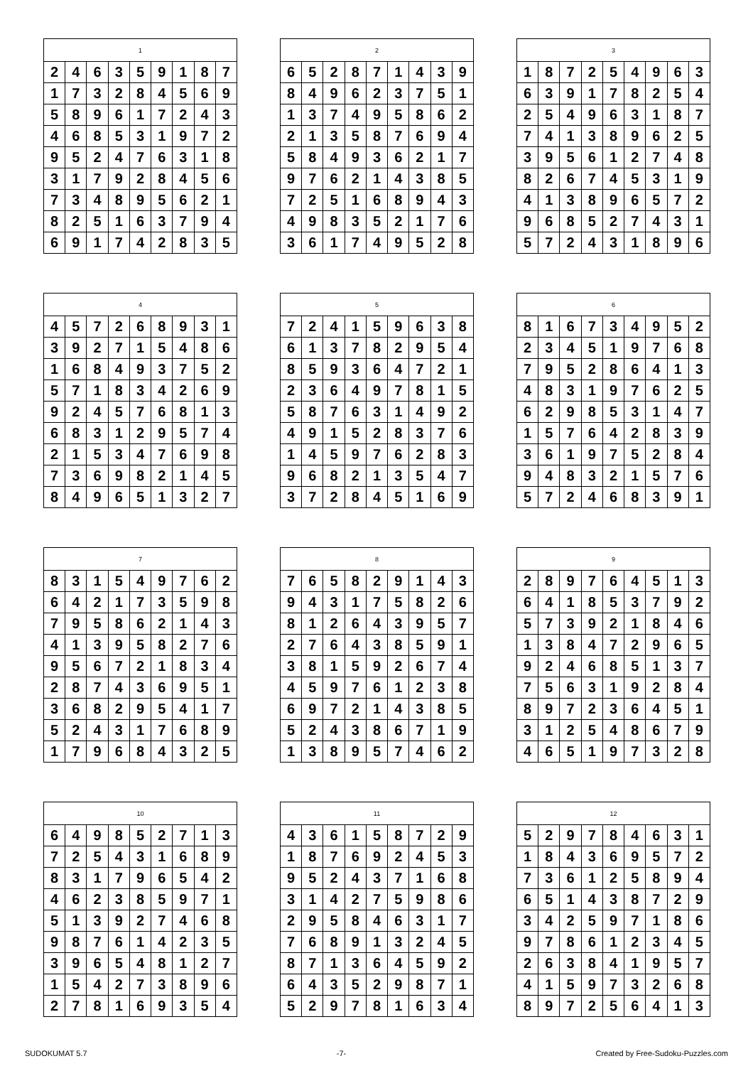| 1 | | | | | | | | |
| --- | --- | --- | --- | --- | --- | --- | --- | --- |
| 2 | 4 | 6 | 3 | 5 | 9 | 1 | 8 | 7 |
| 1 | 7 | 3 | 2 | 8 | 4 | 5 | 6 | 9 |
| 5 | 8 | 9 | 6 | 1 | 7 | 2 | 4 | 3 |
| 4 | 6 | 8 | 5 | 3 | 1 | 9 | 7 | 2 |
| 9 | 5 | 2 | 4 | 7 | 6 | 3 | 1 | 8 |
| 3 | 1 | 7 | 9 | 2 | 8 | 4 | 5 | 6 |
| 7 | 3 | 4 | 8 | 9 | 5 | 6 | 2 | 1 |
| 8 | 2 | 5 | 1 | 6 | 3 | 7 | 9 | 4 |
| 6 | 9 | 1 | 7 | 4 | 2 | 8 | 3 | 5 |
| 2 | | | | | | | | |
| --- | --- | --- | --- | --- | --- | --- | --- | --- |
| 6 | 5 | 2 | 8 | 7 | 1 | 4 | 3 | 9 |
| 8 | 4 | 9 | 6 | 2 | 3 | 7 | 5 | 1 |
| 1 | 3 | 7 | 4 | 9 | 5 | 8 | 6 | 2 |
| 2 | 1 | 3 | 5 | 8 | 7 | 6 | 9 | 4 |
| 5 | 8 | 4 | 9 | 3 | 6 | 2 | 1 | 7 |
| 9 | 7 | 6 | 2 | 1 | 4 | 3 | 8 | 5 |
| 7 | 2 | 5 | 1 | 6 | 8 | 9 | 4 | 3 |
| 4 | 9 | 8 | 3 | 5 | 2 | 1 | 7 | 6 |
| 3 | 6 | 1 | 7 | 4 | 9 | 5 | 2 | 8 |
| 3 | | | | | | | | |
| --- | --- | --- | --- | --- | --- | --- | --- | --- |
| 1 | 8 | 7 | 2 | 5 | 4 | 9 | 6 | 3 |
| 6 | 3 | 9 | 1 | 7 | 8 | 2 | 5 | 4 |
| 2 | 5 | 4 | 9 | 6 | 3 | 1 | 8 | 7 |
| 7 | 4 | 1 | 3 | 8 | 9 | 6 | 2 | 5 |
| 3 | 9 | 5 | 6 | 1 | 2 | 7 | 4 | 8 |
| 8 | 2 | 6 | 7 | 4 | 5 | 3 | 1 | 9 |
| 4 | 1 | 3 | 8 | 9 | 6 | 5 | 7 | 2 |
| 9 | 6 | 8 | 5 | 2 | 7 | 4 | 3 | 1 |
| 5 | 7 | 2 | 4 | 3 | 1 | 8 | 9 | 6 |
| 4 | | | | | | | | |
| --- | --- | --- | --- | --- | --- | --- | --- | --- |
| 4 | 5 | 7 | 2 | 6 | 8 | 9 | 3 | 1 |
| 3 | 9 | 2 | 7 | 1 | 5 | 4 | 8 | 6 |
| 1 | 6 | 8 | 4 | 9 | 3 | 7 | 5 | 2 |
| 5 | 7 | 1 | 8 | 3 | 4 | 2 | 6 | 9 |
| 9 | 2 | 4 | 5 | 7 | 6 | 8 | 1 | 3 |
| 6 | 8 | 3 | 1 | 2 | 9 | 5 | 7 | 4 |
| 2 | 1 | 5 | 3 | 4 | 7 | 6 | 9 | 8 |
| 7 | 3 | 6 | 9 | 8 | 2 | 1 | 4 | 5 |
| 8 | 4 | 9 | 6 | 5 | 1 | 3 | 2 | 7 |
| 5 | | | | | | | | |
| --- | --- | --- | --- | --- | --- | --- | --- | --- |
| 7 | 2 | 4 | 1 | 5 | 9 | 6 | 3 | 8 |
| 6 | 1 | 3 | 7 | 8 | 2 | 9 | 5 | 4 |
| 8 | 5 | 9 | 3 | 6 | 4 | 7 | 2 | 1 |
| 2 | 3 | 6 | 4 | 9 | 7 | 8 | 1 | 5 |
| 5 | 8 | 7 | 6 | 3 | 1 | 4 | 9 | 2 |
| 4 | 9 | 1 | 5 | 2 | 8 | 3 | 7 | 6 |
| 1 | 4 | 5 | 9 | 7 | 6 | 2 | 8 | 3 |
| 9 | 6 | 8 | 2 | 1 | 3 | 5 | 4 | 7 |
| 3 | 7 | 2 | 8 | 4 | 5 | 1 | 6 | 9 |
| 6 | | | | | | | | |
| --- | --- | --- | --- | --- | --- | --- | --- | --- |
| 8 | 1 | 6 | 7 | 3 | 4 | 9 | 5 | 2 |
| 2 | 3 | 4 | 5 | 1 | 9 | 7 | 6 | 8 |
| 7 | 9 | 5 | 2 | 8 | 6 | 4 | 1 | 3 |
| 4 | 8 | 3 | 1 | 9 | 7 | 6 | 2 | 5 |
| 6 | 2 | 9 | 8 | 5 | 3 | 1 | 4 | 7 |
| 1 | 5 | 7 | 6 | 4 | 2 | 8 | 3 | 9 |
| 3 | 6 | 1 | 9 | 7 | 5 | 2 | 8 | 4 |
| 9 | 4 | 8 | 3 | 2 | 1 | 5 | 7 | 6 |
| 5 | 7 | 2 | 4 | 6 | 8 | 3 | 9 | 1 |
| 7 | | | | | | | | |
| --- | --- | --- | --- | --- | --- | --- | --- | --- |
| 8 | 3 | 1 | 5 | 4 | 9 | 7 | 6 | 2 |
| 6 | 4 | 2 | 1 | 7 | 3 | 5 | 9 | 8 |
| 7 | 9 | 5 | 8 | 6 | 2 | 1 | 4 | 3 |
| 4 | 1 | 3 | 9 | 5 | 8 | 2 | 7 | 6 |
| 9 | 5 | 6 | 7 | 2 | 1 | 8 | 3 | 4 |
| 2 | 8 | 7 | 4 | 3 | 6 | 9 | 5 | 1 |
| 3 | 6 | 8 | 2 | 9 | 5 | 4 | 1 | 7 |
| 5 | 2 | 4 | 3 | 1 | 7 | 6 | 8 | 9 |
| 1 | 7 | 9 | 6 | 8 | 4 | 3 | 2 | 5 |
| 8 | | | | | | | | |
| --- | --- | --- | --- | --- | --- | --- | --- | --- |
| 7 | 6 | 5 | 8 | 2 | 9 | 1 | 4 | 3 |
| 9 | 4 | 3 | 1 | 7 | 5 | 8 | 2 | 6 |
| 8 | 1 | 2 | 6 | 4 | 3 | 9 | 5 | 7 |
| 2 | 7 | 6 | 4 | 3 | 8 | 5 | 9 | 1 |
| 3 | 8 | 1 | 5 | 9 | 2 | 6 | 7 | 4 |
| 4 | 5 | 9 | 7 | 6 | 1 | 2 | 3 | 8 |
| 6 | 9 | 7 | 2 | 1 | 4 | 3 | 8 | 5 |
| 5 | 2 | 4 | 3 | 8 | 6 | 7 | 1 | 9 |
| 1 | 3 | 8 | 9 | 5 | 7 | 4 | 6 | 2 |
| 9 | | | | | | | | |
| --- | --- | --- | --- | --- | --- | --- | --- | --- |
| 2 | 8 | 9 | 7 | 6 | 4 | 5 | 1 | 3 |
| 6 | 4 | 1 | 8 | 5 | 3 | 7 | 9 | 2 |
| 5 | 7 | 3 | 9 | 2 | 1 | 8 | 4 | 6 |
| 1 | 3 | 8 | 4 | 7 | 2 | 9 | 6 | 5 |
| 9 | 2 | 4 | 6 | 8 | 5 | 1 | 3 | 7 |
| 7 | 5 | 6 | 3 | 1 | 9 | 2 | 8 | 4 |
| 8 | 9 | 7 | 2 | 3 | 6 | 4 | 5 | 1 |
| 3 | 1 | 2 | 5 | 4 | 8 | 6 | 7 | 9 |
| 4 | 6 | 5 | 1 | 9 | 7 | 3 | 2 | 8 |
| 10 | | | | | | | | |
| --- | --- | --- | --- | --- | --- | --- | --- | --- |
| 6 | 4 | 9 | 8 | 5 | 2 | 7 | 1 | 3 |
| 7 | 2 | 5 | 4 | 3 | 1 | 6 | 8 | 9 |
| 8 | 3 | 1 | 7 | 9 | 6 | 5 | 4 | 2 |
| 4 | 6 | 2 | 3 | 8 | 5 | 9 | 7 | 1 |
| 5 | 1 | 3 | 9 | 2 | 7 | 4 | 6 | 8 |
| 9 | 8 | 7 | 6 | 1 | 4 | 2 | 3 | 5 |
| 3 | 9 | 6 | 5 | 4 | 8 | 1 | 2 | 7 |
| 1 | 5 | 4 | 2 | 7 | 3 | 8 | 9 | 6 |
| 2 | 7 | 8 | 1 | 6 | 9 | 3 | 5 | 4 |
| 11 | | | | | | | | |
| --- | --- | --- | --- | --- | --- | --- | --- | --- |
| 4 | 3 | 6 | 1 | 5 | 8 | 7 | 2 | 9 |
| 1 | 8 | 7 | 6 | 9 | 2 | 4 | 5 | 3 |
| 9 | 5 | 2 | 4 | 3 | 7 | 1 | 6 | 8 |
| 3 | 1 | 4 | 2 | 7 | 5 | 9 | 8 | 6 |
| 2 | 9 | 5 | 8 | 4 | 6 | 3 | 1 | 7 |
| 7 | 6 | 8 | 9 | 1 | 3 | 2 | 4 | 5 |
| 8 | 7 | 1 | 3 | 6 | 4 | 5 | 9 | 2 |
| 6 | 4 | 3 | 5 | 2 | 9 | 8 | 7 | 1 |
| 5 | 2 | 9 | 7 | 8 | 1 | 6 | 3 | 4 |
| 12 | | | | | | | | |
| --- | --- | --- | --- | --- | --- | --- | --- | --- |
| 5 | 2 | 9 | 7 | 8 | 4 | 6 | 3 | 1 |
| 1 | 8 | 4 | 3 | 6 | 9 | 5 | 7 | 2 |
| 7 | 3 | 6 | 1 | 2 | 5 | 8 | 9 | 4 |
| 6 | 5 | 1 | 4 | 3 | 8 | 7 | 2 | 9 |
| 3 | 4 | 2 | 5 | 9 | 7 | 1 | 8 | 6 |
| 9 | 7 | 8 | 6 | 1 | 2 | 3 | 4 | 5 |
| 2 | 6 | 3 | 8 | 4 | 1 | 9 | 5 | 7 |
| 4 | 1 | 5 | 9 | 7 | 3 | 2 | 6 | 8 |
| 8 | 9 | 7 | 2 | 5 | 6 | 4 | 1 | 3 |
SUDOKUMAT 5.7 -7- Created by Free-Sudoku-Puzzles.com